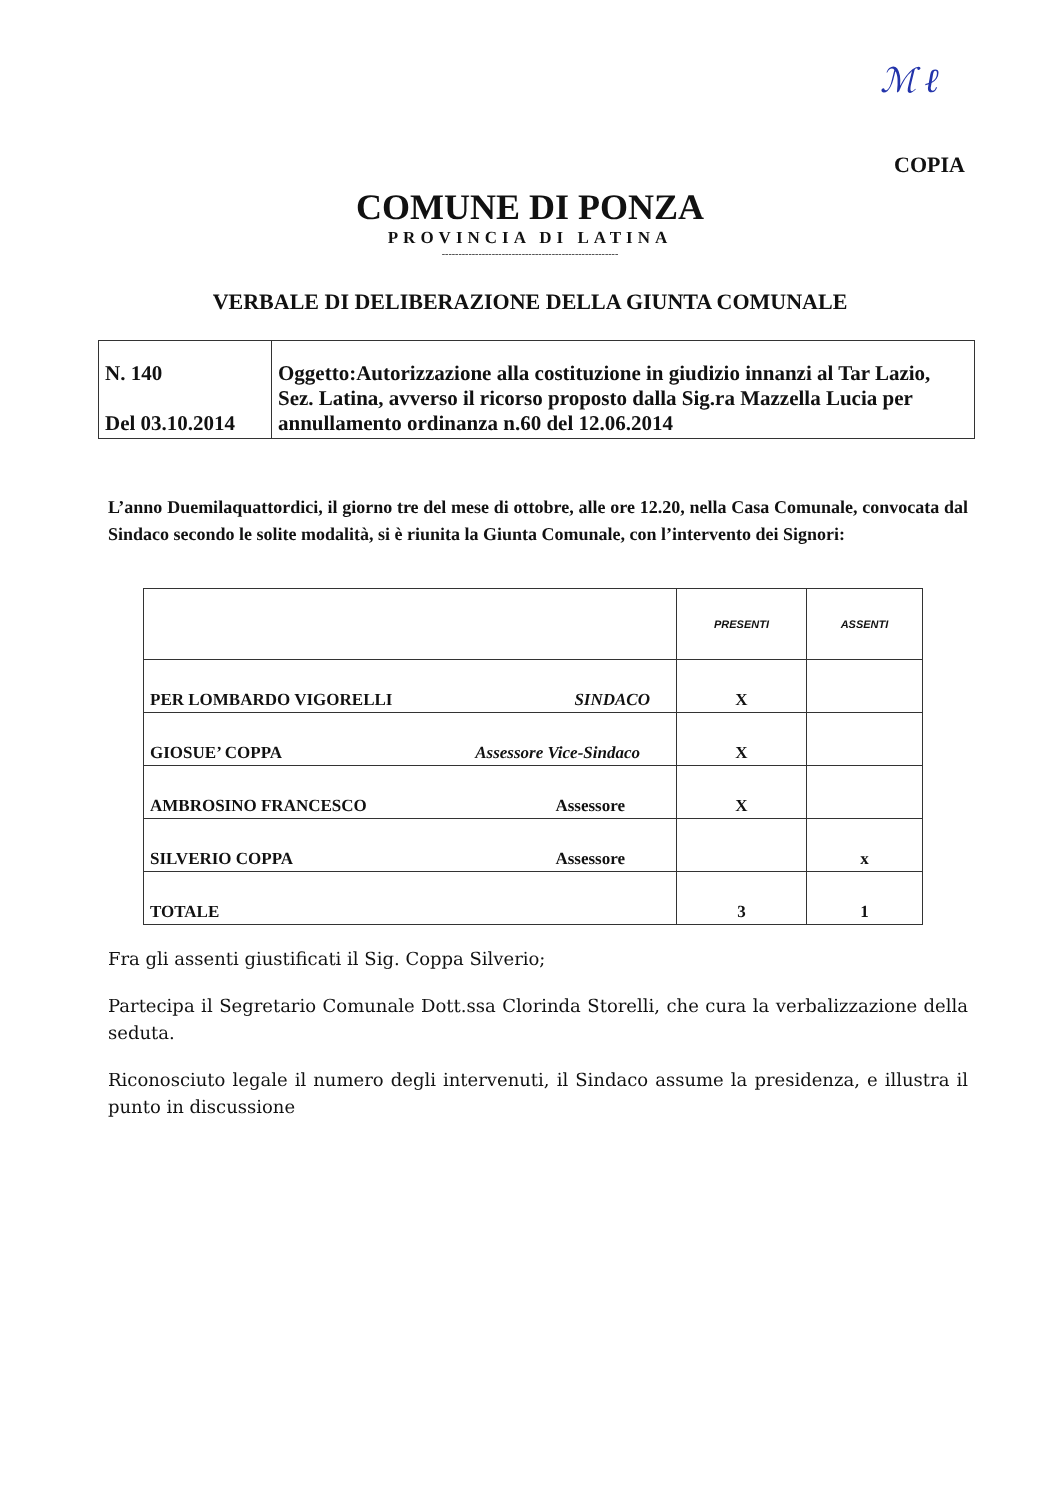ℳ ℓ
COPIA
COMUNE DI PONZA
PROVINCIA DI LATINA
-----------------------------------------------------
VERBALE DI DELIBERAZIONE DELLA GIUNTA COMUNALE
| N. 140 Del 03.10.2014 | Oggetto:Autorizzazione alla costituzione in giudizio innanzi al Tar Lazio, Sez. Latina, avverso il ricorso proposto dalla Sig.ra Mazzella Lucia per annullamento ordinanza n.60 del 12.06.2014 |
L’anno Duemilaquattordici, il giorno tre del mese di ottobre, alle ore 12.20, nella Casa Comunale, convocata dal Sindaco secondo le solite modalità, si è riunita la Giunta Comunale, con l’intervento dei Signori:
| | PRESENTI | ASSENTI |
| --- | --- | --- |
| PER LOMBARDO VIGORELLI SINDACO | X | |
| GIOSUE’ COPPA Assessore Vice-Sindaco | X | |
| AMBROSINO FRANCESCO Assessore | X | |
| SILVERIO COPPA Assessore | | x |
| TOTALE | 3 | 1 |
Fra gli assenti giustificati il Sig. Coppa Silverio;
Partecipa il Segretario Comunale Dott.ssa Clorinda Storelli, che cura la verbalizzazione della seduta.
Riconosciuto legale il numero degli intervenuti, il Sindaco assume la presidenza, e illustra il punto in discussione